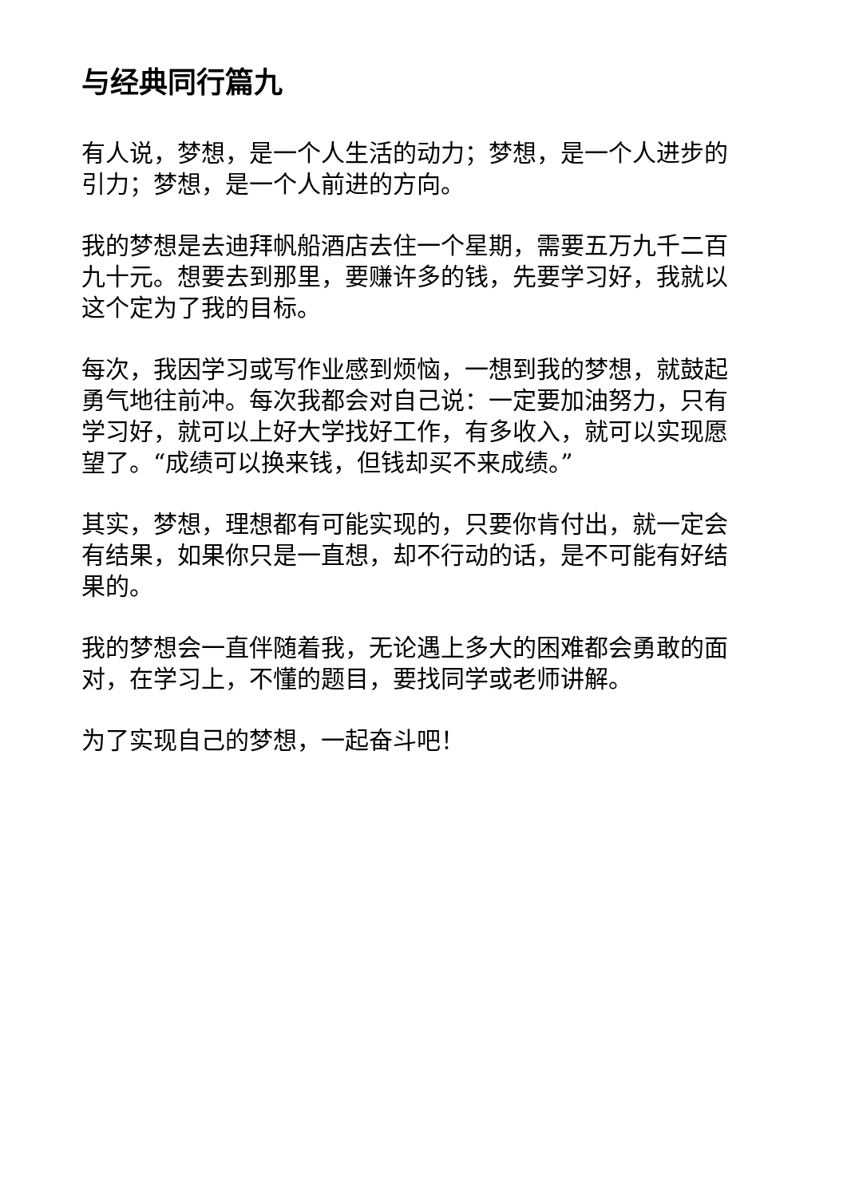与经典同行篇九
有人说，梦想，是一个人生活的动力；梦想，是一个人进步的引力；梦想，是一个人前进的方向。
我的梦想是去迪拜帆船酒店去住一个星期，需要五万九千二百九十元。想要去到那里，要赚许多的钱，先要学习好，我就以这个定为了我的目标。
每次，我因学习或写作业感到烦恼，一想到我的梦想，就鼓起勇气地往前冲。每次我都会对自己说：一定要加油努力，只有学习好，就可以上好大学找好工作，有多收入，就可以实现愿望了。“成绩可以换来钱，但钱却买不来成绩。”
其实，梦想，理想都有可能实现的，只要你肯付出，就一定会有结果，如果你只是一直想，却不行动的话，是不可能有好结果的。
我的梦想会一直伴随着我，无论遇上多大的困难都会勇敢的面对，在学习上，不懂的题目，要找同学或老师讲解。
为了实现自己的梦想，一起奋斗吧！